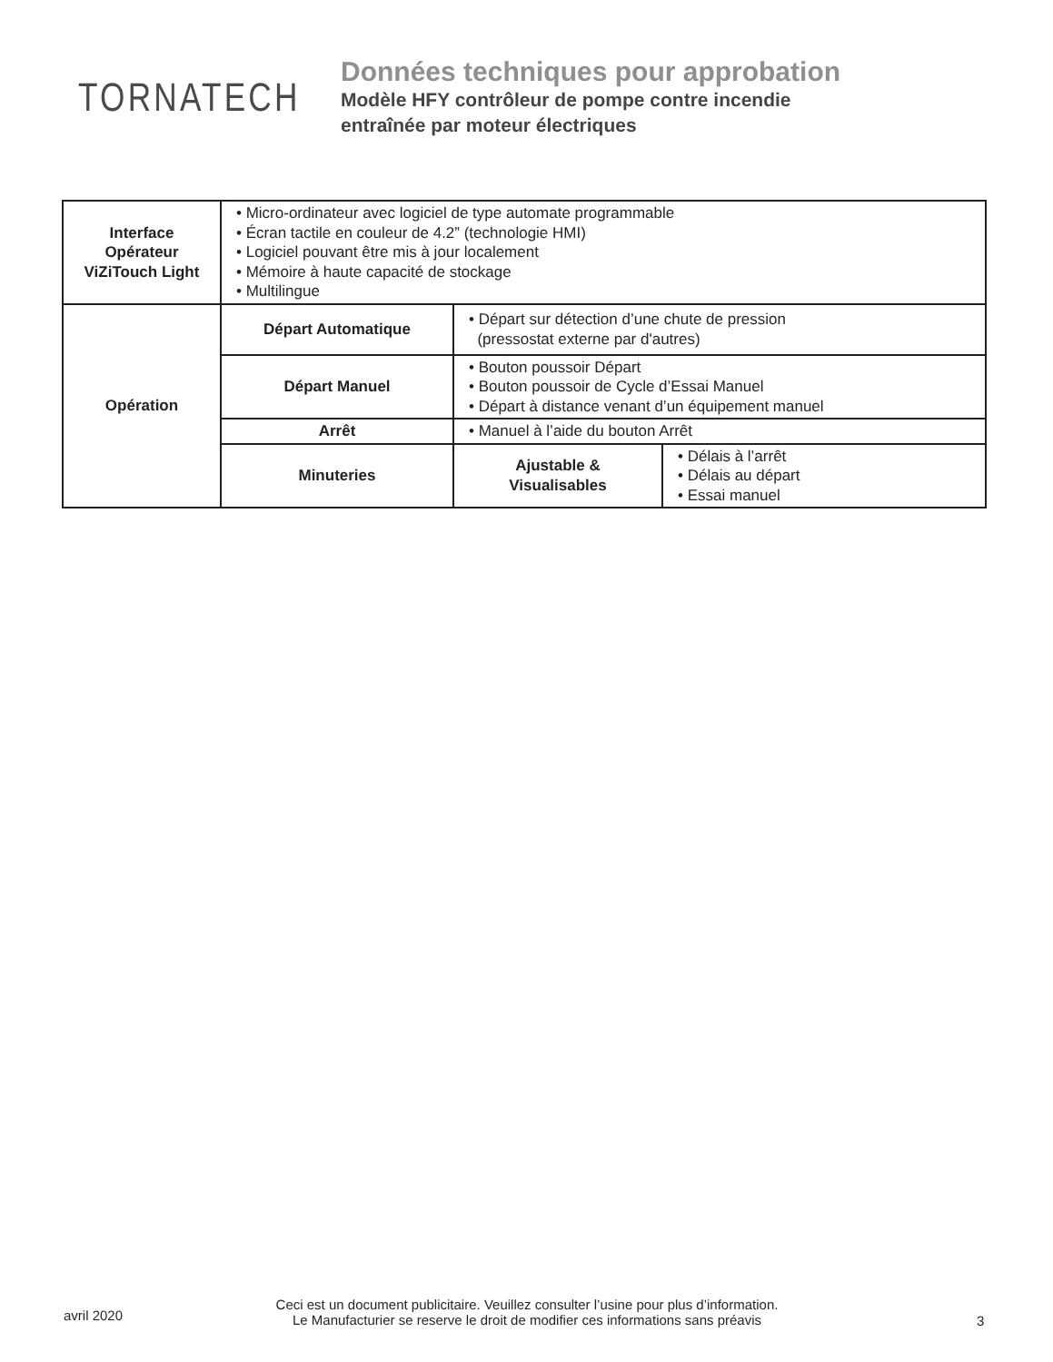TORNATECH
Données techniques pour approbation
Modèle HFY contrôleur de pompe contre incendie
entraînée par moteur électriques
| Interface Opérateur ViZiTouch Light | • Micro-ordinateur avec logiciel de type automate programmable • Écran tactile en couleur de 4.2” (technologie HMI) • Logiciel pouvant être mis à jour localement • Mémoire à haute capacité de stockage • Multilingue | | |
| Opération | Départ Automatique | • Départ sur détection d’une chute de pression (pressostat externe par d'autres) | |
| | Départ Manuel | • Bouton poussoir Départ • Bouton poussoir de Cycle d’Essai Manuel • Départ à distance venant d’un équipement manuel | |
| | Arrêt | • Manuel à l’aide du bouton Arrêt | |
| | Minuteries | Ajustable & Visualisables | • Délais à l’arrêt • Délais au départ • Essai manuel |
avril 2020
Ceci est un document publicitaire. Veuillez consulter l’usine pour plus d’information.
Le Manufacturier se reserve le droit de modifier ces informations sans préavis
3